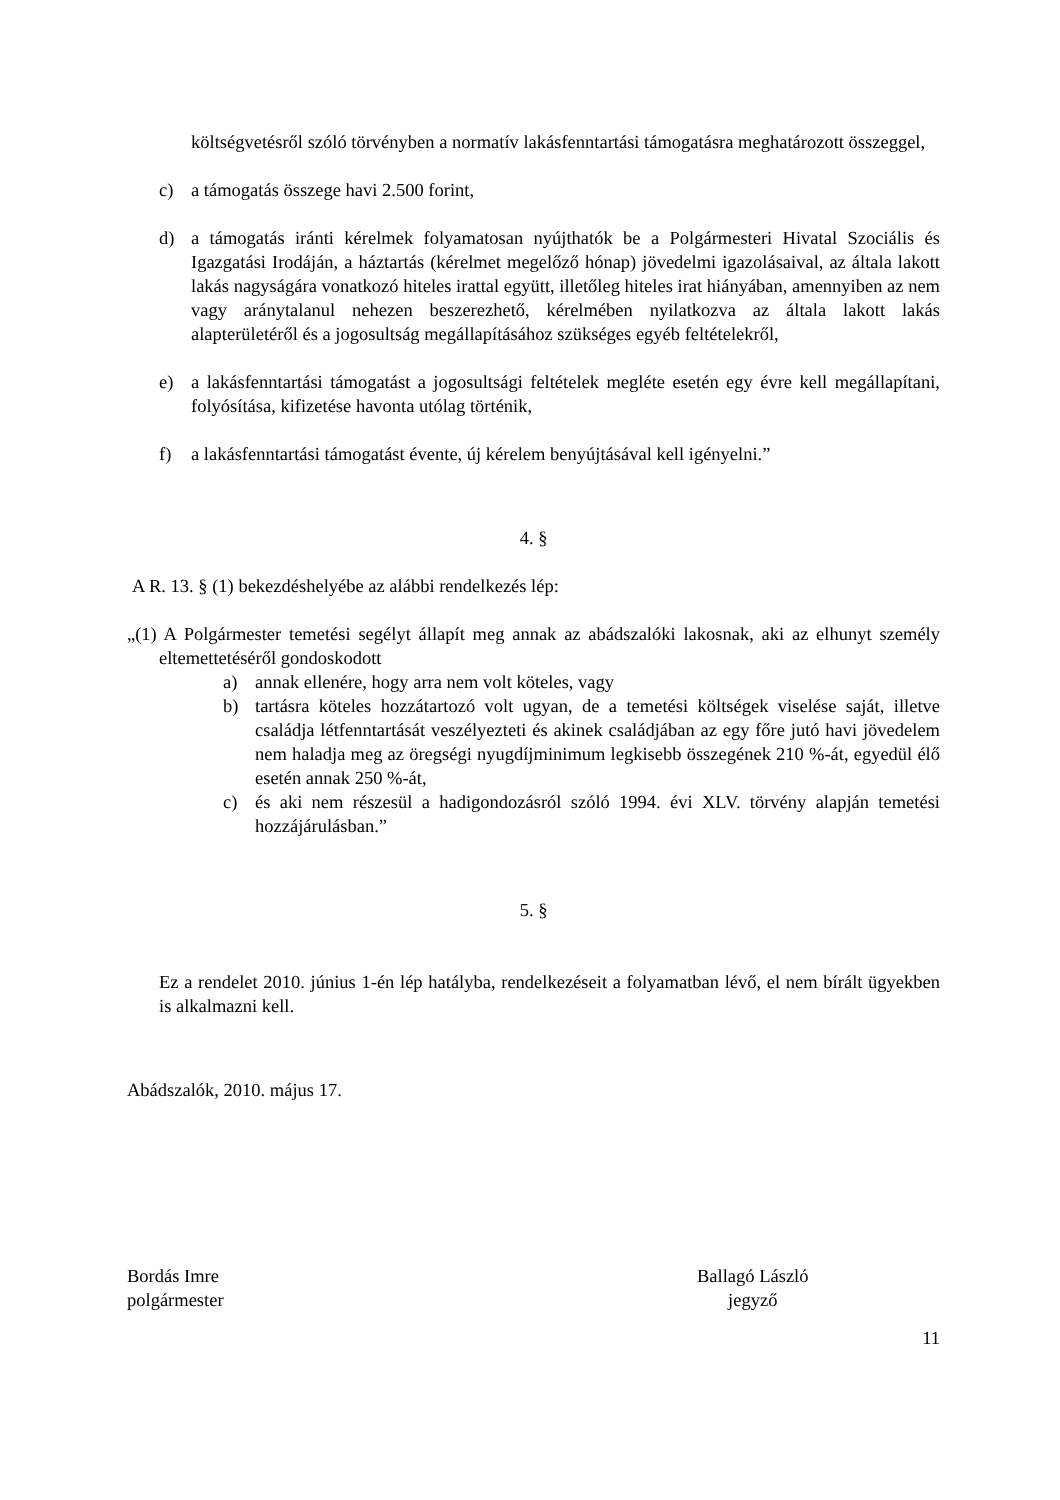költségvetésről szóló törvényben a normatív lakásfenntartási támogatásra meghatározott összeggel,
c) a támogatás összege havi 2.500 forint,
d) a támogatás iránti kérelmek folyamatosan nyújthatók be a Polgármesteri Hivatal Szociális és Igazgatási Irodáján, a háztartás (kérelmet megelőző hónap) jövedelmi igazolásaival, az általa lakott lakás nagyságára vonatkozó hiteles irattal együtt, illetőleg hiteles irat hiányában, amennyiben az nem vagy aránytalanul nehezen beszerezhető, kérelmében nyilatkozva az általa lakott lakás alapterületéről és a jogosultság megállapításához szükséges egyéb feltételekről,
e) a lakásfenntartási támogatást a jogosultsági feltételek megléte esetén egy évre kell megállapítani, folyósítása, kifizetése havonta utólag történik,
f) a lakásfenntartási támogatást évente, új kérelem benyújtásával kell igényelni.”
4. §
A R. 13. § (1) bekezdéshelyébe az alábbi rendelkezés lép:
„(1) A Polgármester temetési segélyt állapít meg annak az abádszalóki lakosnak, aki az elhunyt személy eltemettetéséről gondoskodott
a) annak ellenére, hogy arra nem volt köteles, vagy
b) tartásra köteles hozzátartozó volt ugyan, de a temetési költségek viselése saját, illetve családja létfenntartását veszélyezteti és akinek családjában az egy főre jutó havi jövedelem nem haladja meg az öregségi nyugdíjminimum legkisebb összegének 210 %-át, egyedül élő esetén annak 250 %-át,
c) és aki nem részesül a hadigondozásról szóló 1994. évi XLV. törvény alapján temetési hozzájárulásban.”
5. §
Ez a rendelet 2010. június 1-én lép hatályba, rendelkezéseit a folyamatban lévő, el nem bírált ügyekben is alkalmazni kell.
Abádszalók, 2010. május 17.
Bordás Imre
polgármester
Ballagó László
jegyző
11